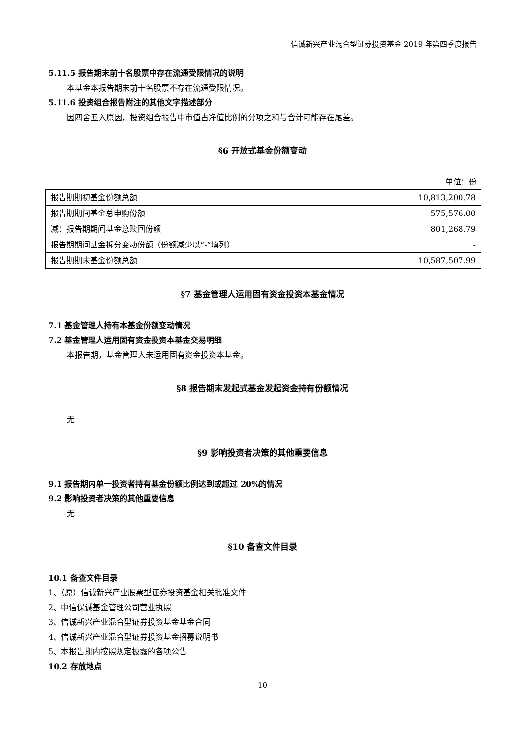信诚新兴产业混合型证券投资基金 2019 年第四季度报告
5.11.5 报告期末前十名股票中存在流通受限情况的说明
本基金本报告期末前十名股票不存在流通受限情况。
5.11.6 投资组合报告附注的其他文字描述部分
因四舍五入原因，投资组合报告中市值占净值比例的分项之和与合计可能存在尾差。
§6 开放式基金份额变动
单位：份
| 报告期期初基金份额总额 | 10,813,200.78 |
| 报告期期间基金总申购份额 | 575,576.00 |
| 减：报告期期间基金总赎回份额 | 801,268.79 |
| 报告期期间基金拆分变动份额（份额减少以“-”填列） | - |
| 报告期期末基金份额总额 | 10,587,507.99 |
§7 基金管理人运用固有资金投资本基金情况
7.1 基金管理人持有本基金份额变动情况
7.2 基金管理人运用固有资金投资本基金交易明细
本报告期，基金管理人未运用固有资金投资本基金。
§8 报告期末发起式基金发起资金持有份额情况
无
§9 影响投资者决策的其他重要信息
9.1 报告期内单一投资者持有基金份额比例达到或超过 20%的情况
9.2 影响投资者决策的其他重要信息
无
§10 备查文件目录
10.1 备查文件目录
1、（原）信诚新兴产业股票型证券投资基金相关批准文件
2、中信保诚基金管理公司营业执照
3、信诚新兴产业混合型证券投资基金基金合同
4、信诚新兴产业混合型证券投资基金招募说明书
5、本报告期内按照规定披露的各项公告
10.2 存放地点
10